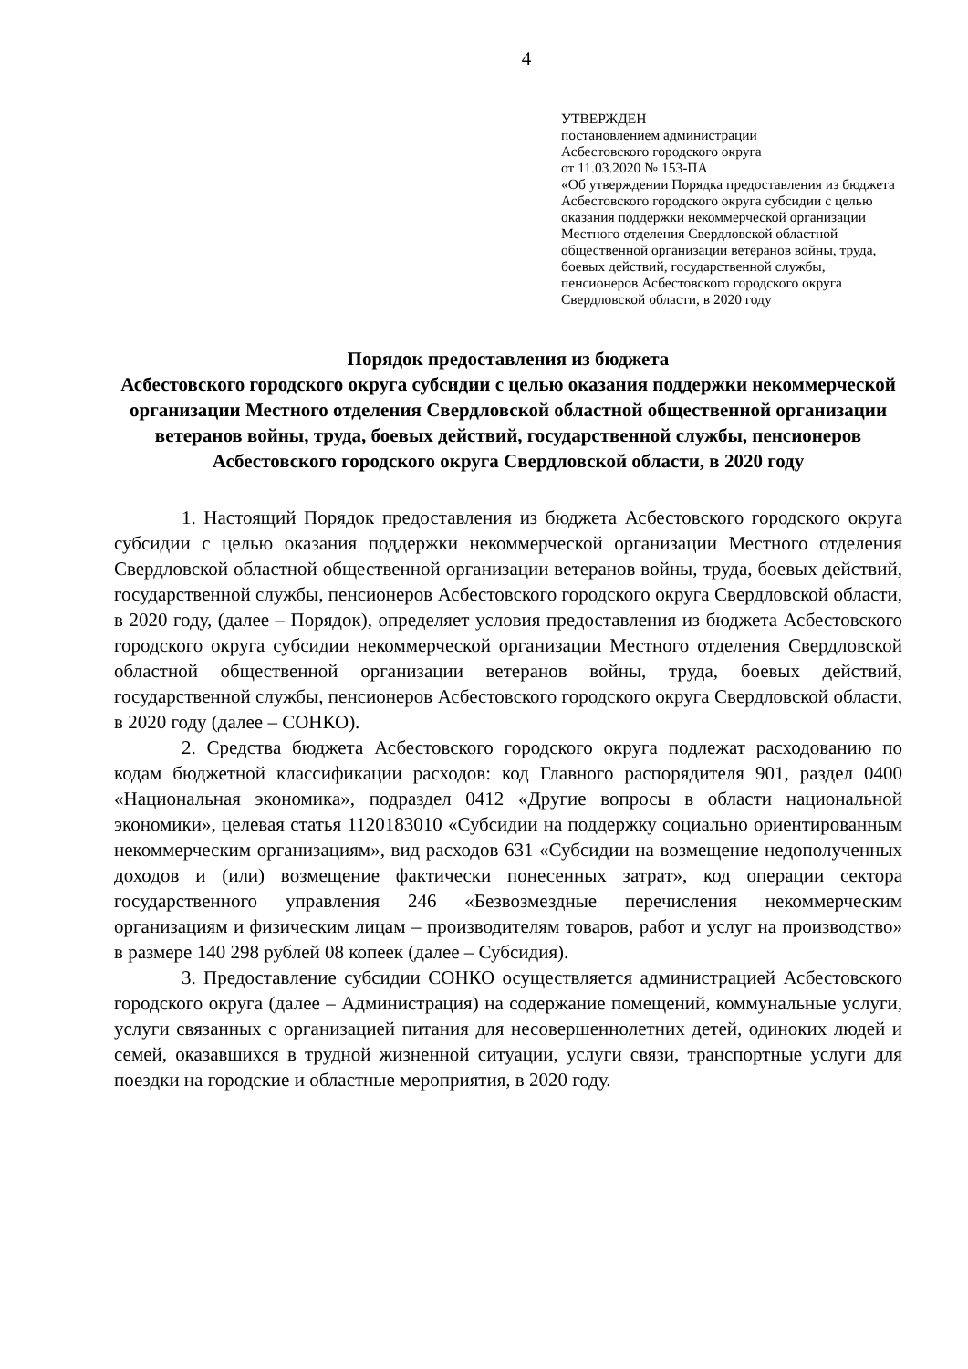4
УТВЕРЖДЕН
постановлением администрации
Асбестовского городского округа
от 11.03.2020 № 153-ПА
«Об утверждении Порядка предоставления из бюджета Асбестовского городского округа субсидии с целью оказания поддержки некоммерческой организации Местного отделения Свердловской областной общественной организации ветеранов войны, труда, боевых действий, государственной службы, пенсионеров Асбестовского городского округа Свердловской области, в 2020 году
Порядок предоставления из бюджета
Асбестовского городского округа субсидии с целью оказания поддержки некоммерческой организации Местного отделения Свердловской областной общественной организации ветеранов войны, труда, боевых действий, государственной службы, пенсионеров Асбестовского городского округа Свердловской области, в 2020 году
1. Настоящий Порядок предоставления из бюджета Асбестовского городского округа субсидии с целью оказания поддержки некоммерческой организации Местного отделения Свердловской областной общественной организации ветеранов войны, труда, боевых действий, государственной службы, пенсионеров Асбестовского городского округа Свердловской области, в 2020 году, (далее – Порядок), определяет условия предоставления из бюджета Асбестовского городского округа субсидии некоммерческой организации Местного отделения Свердловской областной общественной организации ветеранов войны, труда, боевых действий, государственной службы, пенсионеров Асбестовского городского округа Свердловской области, в 2020 году (далее – СОНКО).
2. Средства бюджета Асбестовского городского округа подлежат расходованию по кодам бюджетной классификации расходов: код Главного распорядителя 901, раздел 0400 «Национальная экономика», подраздел 0412 «Другие вопросы в области национальной экономики», целевая статья 1120183010 «Субсидии на поддержку социально ориентированным некоммерческим организациям», вид расходов 631 «Субсидии на возмещение недополученных доходов и (или) возмещение фактически понесенных затрат», код операции сектора государственного управления 246 «Безвозмездные перечисления некоммерческим организациям и физическим лицам – производителям товаров, работ и услуг на производство» в размере 140 298 рублей 08 копеек (далее – Субсидия).
3. Предоставление субсидии СОНКО осуществляется администрацией Асбестовского городского округа (далее – Администрация) на содержание помещений, коммунальные услуги, услуги связанных с организацией питания для несовершеннолетних детей, одиноких людей и семей, оказавшихся в трудной жизненной ситуации, услуги связи, транспортные услуги для поездки на городские и областные мероприятия, в 2020 году.